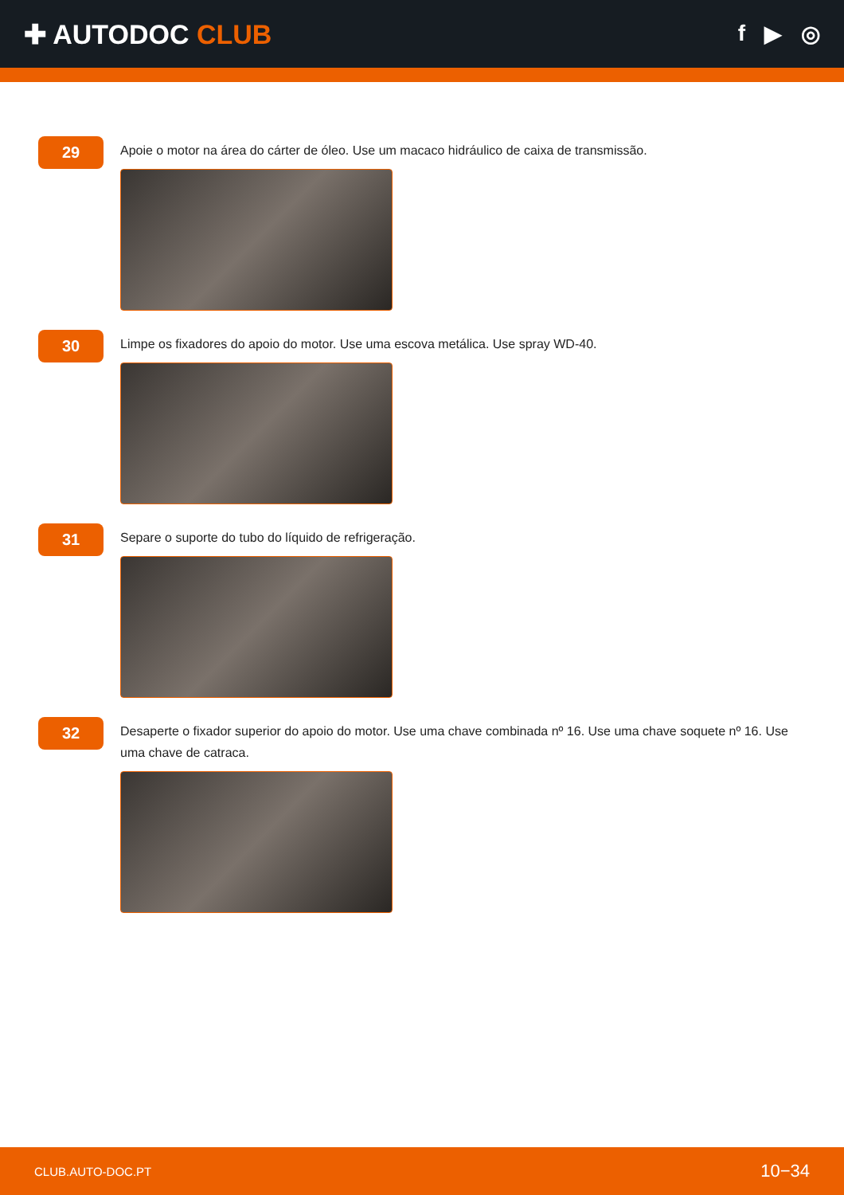✚ AUTODOC CLUB
f ▶ ◎
29
Apoie o motor na área do cárter de óleo. Use um macaco hidráulico de caixa de transmissão.
30
Limpe os fixadores do apoio do motor. Use uma escova metálica. Use spray WD-40.
31
Separe o suporte do tubo do líquido de refrigeração.
32
Desaperte o fixador superior do apoio do motor. Use uma chave combinada nº 16. Use uma chave soquete nº 16. Use uma chave de catraca.
CLUB.AUTO-DOC.PT 10−34